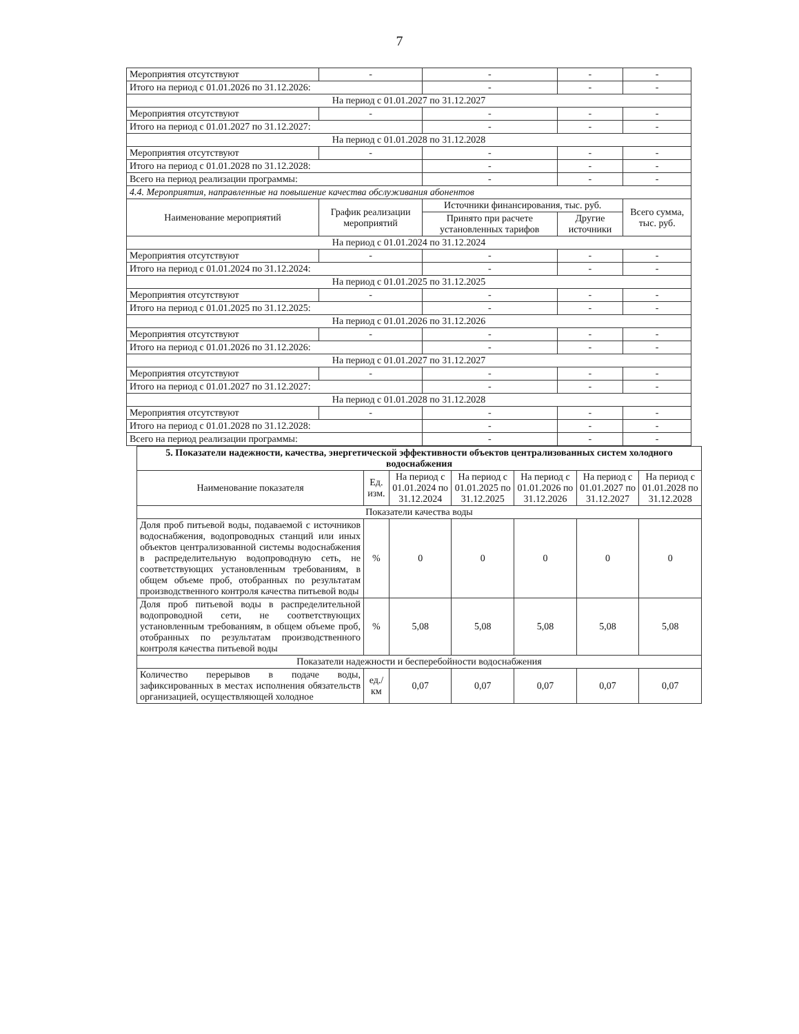7
| Мероприятия отсутствуют | - | - | - | - |
| Итого на период с 01.01.2026 по 31.12.2026: | | - | - | - |
| На период с 01.01.2027 по 31.12.2027 | | | | |
| Мероприятия отсутствуют | - | - | - | - |
| Итого на период с 01.01.2027 по 31.12.2027: | | - | - | - |
| На период с 01.01.2028 по 31.12.2028 | | | | |
| Мероприятия отсутствуют | - | - | - | - |
| Итого на период с 01.01.2028 по 31.12.2028: | | - | - | - |
| Всего на период реализации программы: | | - | - | - |
| 4.4. Мероприятия, направленные на повышение качества обслуживания абонентов | | | | |
| Наименование мероприятий | График реализации мероприятий | Источники финансирования, тыс. руб. | | Всего сумма, тыс. руб. |
| | | Принято при расчете установленных тарифов | Другие источники | |
| На период с 01.01.2024 по 31.12.2024 | | | | |
| Мероприятия отсутствуют | - | - | - | - |
| Итого на период с 01.01.2024 по 31.12.2024: | | - | - | - |
| На период с 01.01.2025 по 31.12.2025 | | | | |
| Мероприятия отсутствуют | - | - | - | - |
| Итого на период с 01.01.2025 по 31.12.2025: | | - | - | - |
| На период с 01.01.2026 по 31.12.2026 | | | | |
| Мероприятия отсутствуют | - | - | - | - |
| Итого на период с 01.01.2026 по 31.12.2026: | | - | - | - |
| На период с 01.01.2027 по 31.12.2027 | | | | |
| Мероприятия отсутствуют | - | - | - | - |
| Итого на период с 01.01.2027 по 31.12.2027: | | - | - | - |
| На период с 01.01.2028 по 31.12.2028 | | | | |
| Мероприятия отсутствуют | - | - | - | - |
| Итого на период с 01.01.2028 по 31.12.2028: | | - | - | - |
| Всего на период реализации программы: | | - | - | - |
| 5. Показатели надежности, качества, энергетической эффективности объектов централизованных систем холодного водоснабжения | | | | | | |
| Наименование показателя | Ед. изм. | На период с 01.01.2024 по 31.12.2024 | На период с 01.01.2025 по 31.12.2025 | На период с 01.01.2026 по 31.12.2026 | На период с 01.01.2027 по 31.12.2027 | На период с 01.01.2028 по 31.12.2028 |
| Показатели качества воды | | | | | | |
| Доля проб питьевой воды, подаваемой с источников водоснабжения, водопроводных станций или иных объектов централизованной системы водоснабжения в распределительную водопроводную сеть, не соответствующих установленным требованиям, в общем объеме проб, отобранных по результатам производственного контроля качества питьевой воды | % | 0 | 0 | 0 | 0 | 0 |
| Доля проб питьевой воды в распределительной водопроводной сети, не соответствующих установленным требованиям, в общем объеме проб, отобранных по результатам производственного контроля качества питьевой воды | % | 5,08 | 5,08 | 5,08 | 5,08 | 5,08 |
| Показатели надежности и бесперебойности водоснабжения | | | | | | |
| Количество перерывов в подаче воды, зафиксированных в местах исполнения обязательств организацией, осуществляющей холодное | ед./ км | 0,07 | 0,07 | 0,07 | 0,07 | 0,07 |